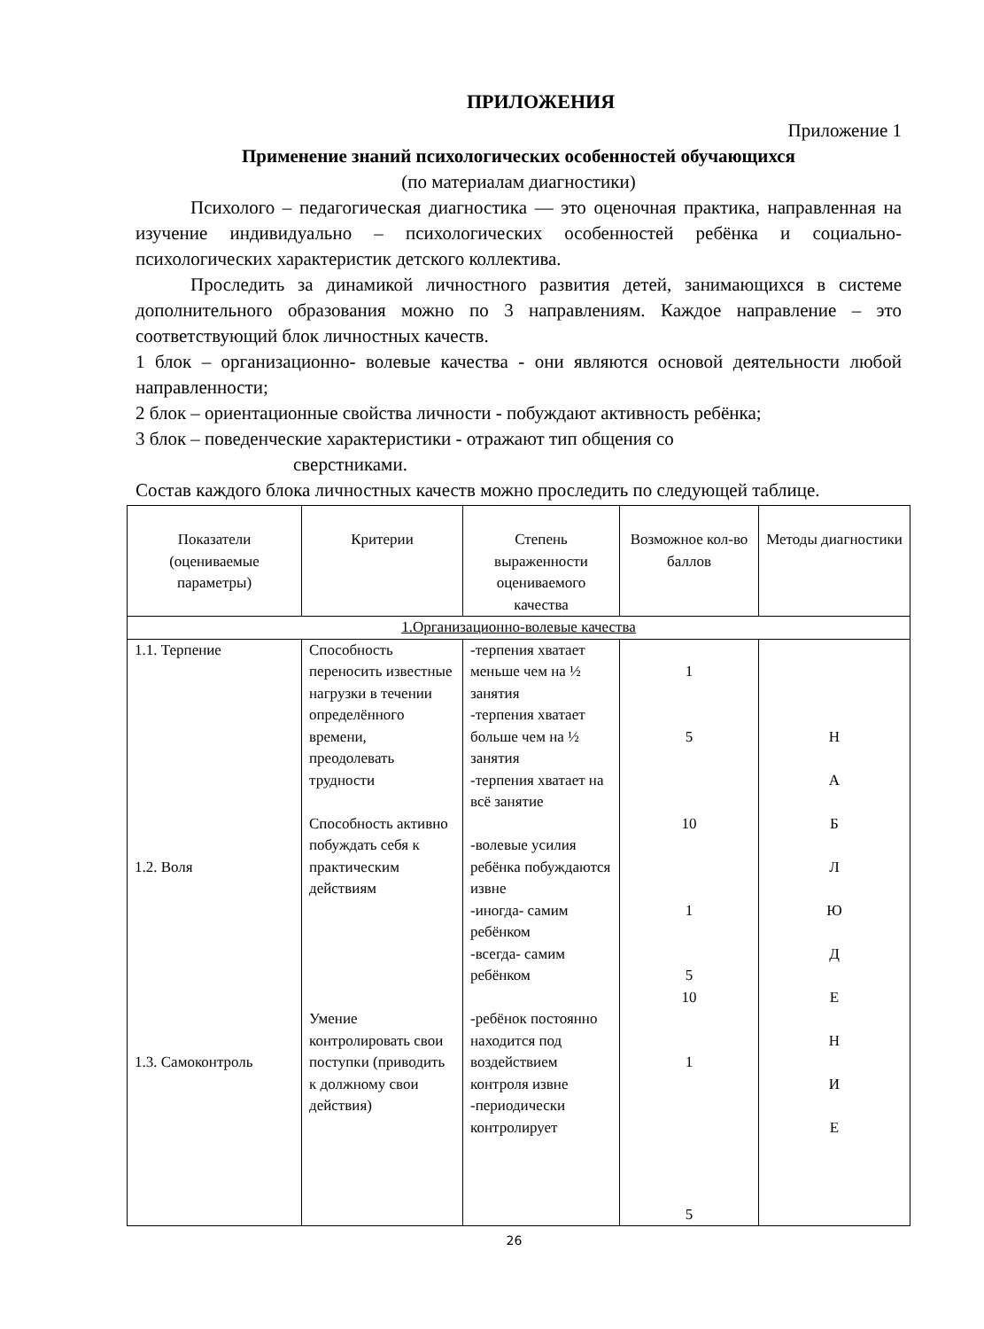ПРИЛОЖЕНИЯ
Приложение 1
Применение знаний психологических особенностей обучающихся
(по материалам диагностики)
Психолого – педагогическая диагностика — это оценочная практика, направленная на изучение индивидуально – психологических особенностей ребёнка и социально-психологических характеристик детского коллектива.
Проследить за динамикой личностного развития детей, занимающихся в системе дополнительного образования можно по 3 направлениям. Каждое направление – это соответствующий блок личностных качеств.
1 блок – организационно- волевые качества - они являются основой деятельности любой направленности;
2 блок – ориентационные свойства личности - побуждают активность ребёнка;
3 блок – поведенческие характеристики - отражают тип общения со
сверстниками.
Состав каждого блока личностных качеств можно проследить по следующей таблице.
| Показатели (оцениваемые параметры) | Критерии | Степень выраженности оцениваемого качества | Возможное кол-во баллов | Методы диагностики |
| --- | --- | --- | --- | --- |
| 1.Организационно-волевые качества | | | | |
| 1.1. Терпение 1.2. Воля 1.3. Самоконтроль | Способность переносить известные нагрузки в течении определённого времени, преодолевать трудности Способность активно побуждать себя к практическим действиям Умение контролировать свои поступки (приводить к должному свои действия) | -терпения хватает меньше чем на ½ занятия -терпения хватает больше чем на ½ занятия -терпения хватает на всё занятие -волевые усилия ребёнка побуждаются извне -иногда- самим ребёнком -всегда- самим ребёнком -ребёнок постоянно находится под воздействием контроля извне -периодически контролирует | 1 5 10 1 5 10 1 5 | Н А Б Л Ю Д Е Н И Е |
26